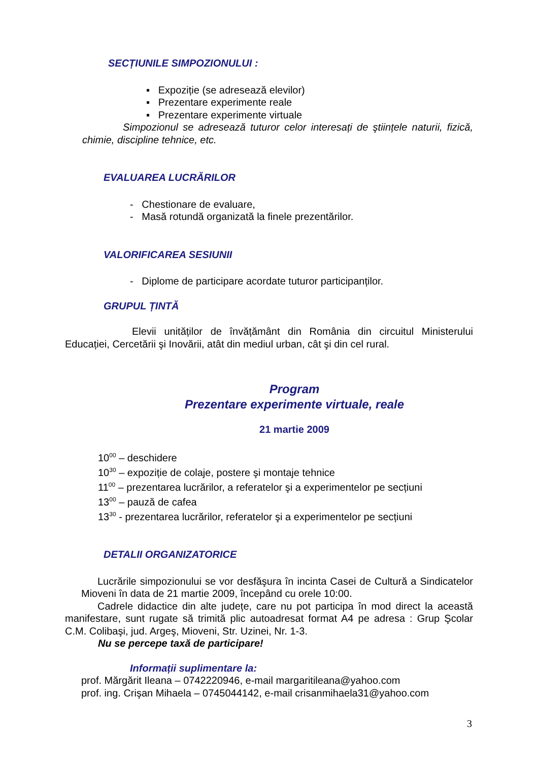SECȚIUNILE SIMPOZIONULUI :
▪ Expoziție (se adresează elevilor)
▪ Prezentare experimente reale
▪ Prezentare experimente virtuale
Simpozionul se adresează tuturor celor interesați de ştiințele naturii, fizică, chimie, discipline tehnice, etc.
EVALUAREA LUCRĂRILOR
- Chestionare de evaluare,
- Masă rotundă organizată la finele prezentărilor.
VALORIFICAREA SESIUNII
- Diplome de participare acordate tuturor participanților.
GRUPUL ȚINTĂ
Elevii unităților de învățământ din România din circuitul Ministerului Educației, Cercetării şi Inovării, atât din mediul urban, cât şi din cel rural.
Program
Prezentare experimente virtuale, reale
21 martie 2009
10<sup>00</sup> – deschidere
10<sup>30</sup> – expoziție de colaje, postere şi montaje tehnice
11<sup>00</sup> – prezentarea lucrărilor, a referatelor şi a experimentelor pe secțiuni
13<sup>00</sup> – pauză de cafea
13<sup>30</sup> - prezentarea lucrărilor, referatelor şi a experimentelor pe secțiuni
DETALII ORGANIZATORICE
Lucrările simpozionului se vor desfăşura în incinta Casei de Cultură a Sindicatelor Mioveni în data de 21 martie 2009, începând cu orele 10:00.
Cadrele didactice din alte județe, care nu pot participa în mod direct la această manifestare, sunt rugate să trimită plic autoadresat format A4 pe adresa : Grup Şcolar C.M. Colibaşi, jud. Argeş, Mioveni, Str. Uzinei, Nr. 1-3.
Nu se percepe taxă de participare!
Informații suplimentare la:
prof. Mărgărit Ileana – 0742220946, e-mail margaritileana@yahoo.com
prof. ing. Crişan Mihaela – 0745044142, e-mail crisanmihaela31@yahoo.com
3